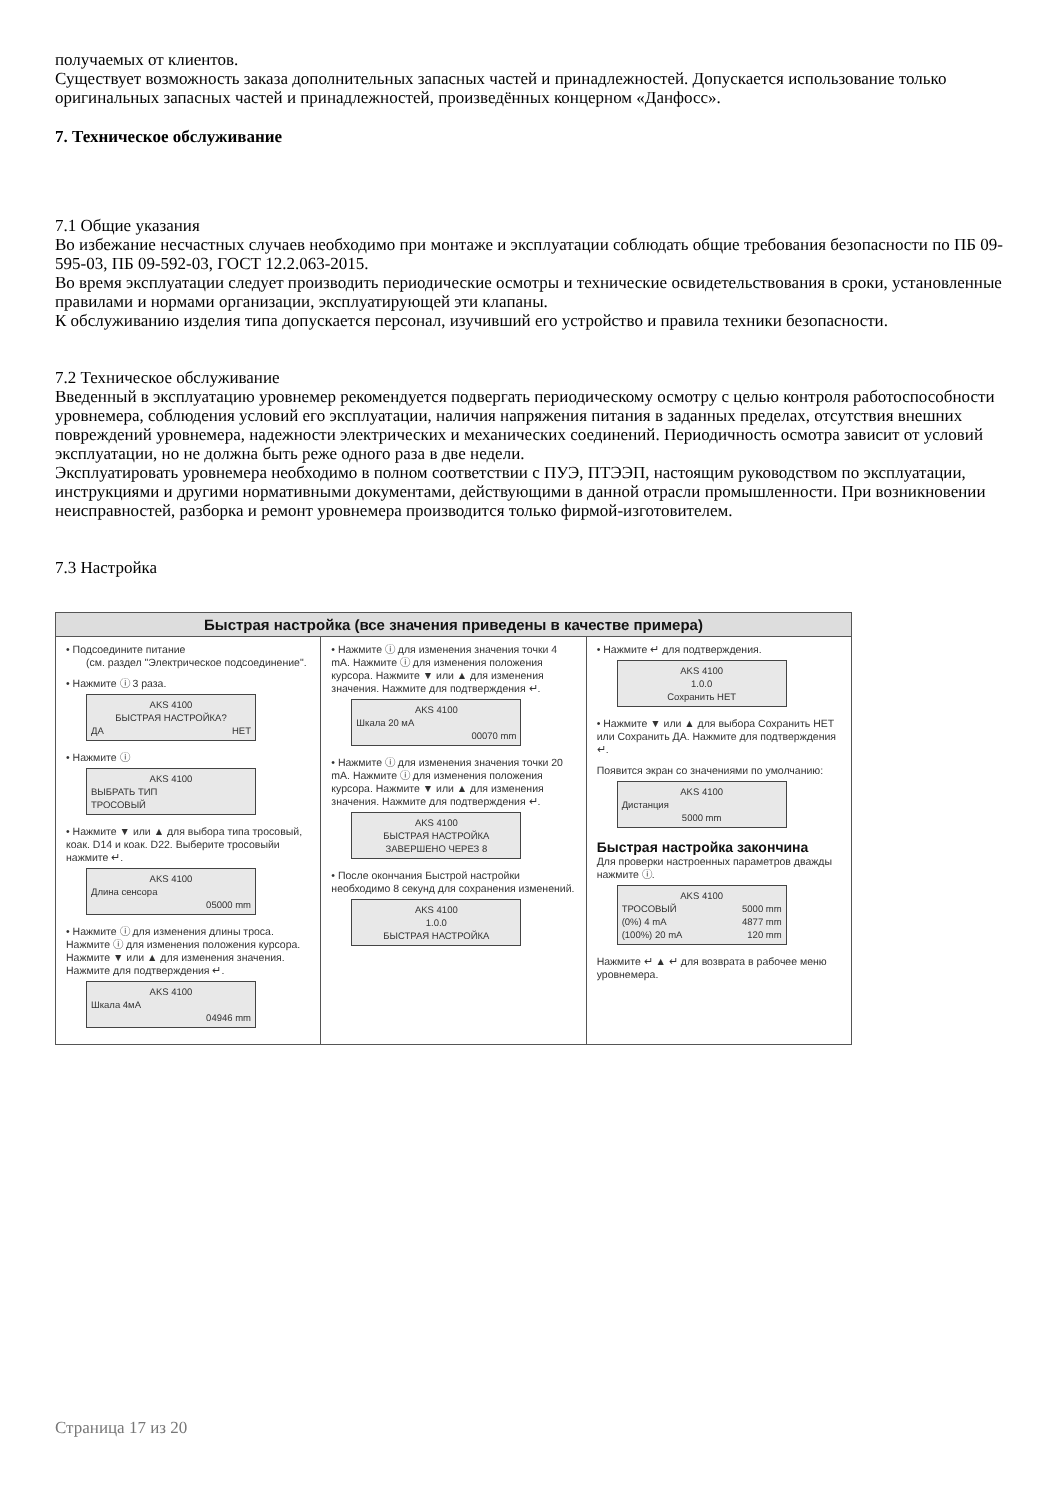получаемых от клиентов.
Существует возможность заказа дополнительных запасных частей и принадлежностей. Допускается использование только оригинальных запасных частей и принадлежностей, произведённых концерном «Данфосс».
7. Техническое обслуживание
7.1 Общие указания
Во избежание несчастных случаев необходимо при монтаже и эксплуатации соблюдать общие требования безопасности по ПБ 09-595-03, ПБ 09-592-03, ГОСТ 12.2.063-2015.
Во время эксплуатации следует производить периодические осмотры и технические освидетельствования в сроки, установленные правилами и нормами организации, эксплуатирующей эти клапаны.
К обслуживанию изделия типа допускается персонал, изучивший его устройство и правила техники безопасности.
7.2 Техническое обслуживание
Введенный в эксплуатацию уровнемер рекомендуется подвергать периодическому осмотру с целью контроля работоспособности уровнемера, соблюдения условий его эксплуатации, наличия напряжения питания в заданных пределах, отсутствия внешних повреждений уровнемера, надежности электрических и механических соединений. Периодичность осмотра зависит от условий эксплуатации, но не должна быть реже одного раза в две недели.
Эксплуатировать уровнемера необходимо в полном соответствии с ПУЭ, ПТЭЭП, настоящим руководством по эксплуатации, инструкциями и другими нормативными документами, действующими в данной отрасли промышленности. При возникновении неисправностей, разборка и ремонт уровнемера производится только фирмой-изготовителем.
7.3 Настройка
Быстрая настройка (все значения приведены в качестве примера)
• Подсоедините питание
(см. раздел "Электрическое подсоединение".
• Нажмите ⓘ 3 раза.
AKS 4100
БЫСТРАЯ НАСТРОЙКА?
ДА НЕТ
• Нажмите ⓘ
AKS 4100
ВЫБРАТЬ ТИП
ТРОСОВЫЙ
• Нажмите ▼ или ▲ для выбора типа тросовый, коак. D14 и коак. D22. Выберите тросовыйи нажмите ↵.
AKS 4100
Длина сенсора
05000 mm
• Нажмите ⓘ для изменения длины троса. Нажмите ⓘ для изменения положения курсора. Нажмите ▼ или ▲ для изменения значения. Нажмите для подтверждения ↵.
AKS 4100
Шкала 4мА
04946 mm
• Нажмите ⓘ для изменения значения точки 4 mA. Нажмите ⓘ для изменения положения курсора. Нажмите ▼ или ▲ для изменения значения. Нажмите для подтверждения ↵.
AKS 4100
Шкала 20 мА
00070 mm
• Нажмите ⓘ для изменения значения точки 20 mA. Нажмите ⓘ для изменения положения курсора. Нажмите ▼ или ▲ для изменения значения. Нажмите для подтверждения ↵.
AKS 4100
БЫСТРАЯ НАСТРОЙКА
ЗАВЕРШЕНО ЧЕРЕЗ 8
• После окончания Быстрой настройки необходимо 8 секунд для сохранения изменений.
AKS 4100
1.0.0
БЫСТРАЯ НАСТРОЙКА
• Нажмите ↵ для подтверждения.
AKS 4100
1.0.0
Сохранить НЕТ
• Нажмите ▼ или ▲ для выбора Сохранить НЕТ или Сохранить ДА. Нажмите для подтверждения ↵.
Появится экран со значениями по умолчанию:
AKS 4100
Дистанция
5000 mm
Быстрая настройка закончина
Для проверки настроенных параметров дважды нажмите ⓘ.
AKS 4100
ТРОСОВЫЙ 5000 mm
(0%) 4 mA 4877 mm
(100%) 20 mA 120 mm
Нажмите ↵ ▲ ↵ для возврата в рабочее меню уровнемера.
Страница 17 из 20